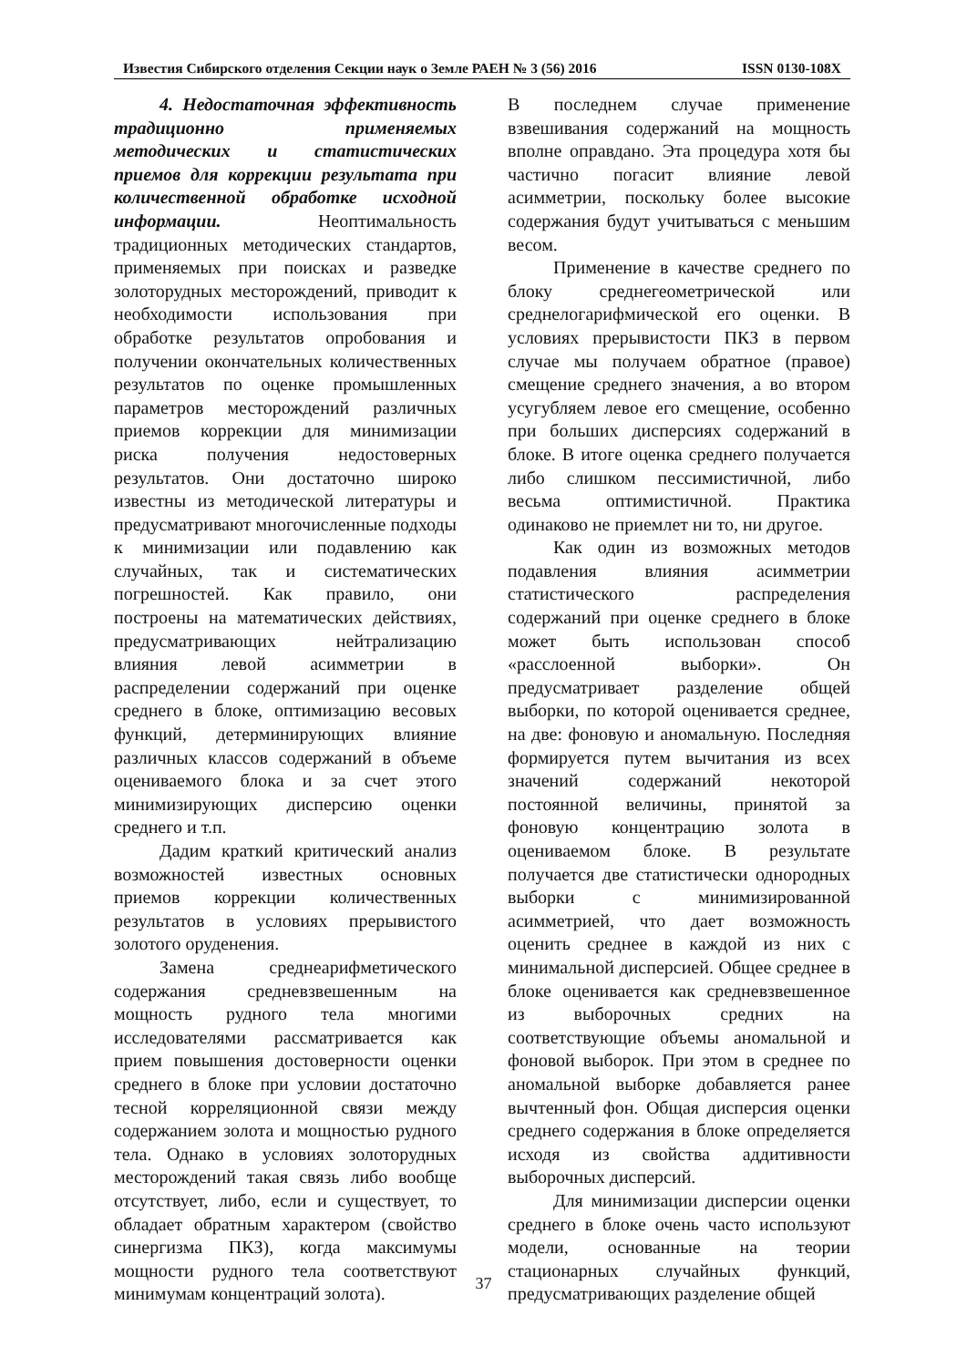Известия Сибирского отделения Секции наук о Земле РАЕН № 3 (56) 2016 ISSN 0130-108X
4. Недостаточная эффективность традиционно применяемых методических и статистических приемов для коррекции результата при количественной обработке исходной информации. Неоптимальность традиционных методических стандартов, применяемых при поисках и разведке золоторудных месторождений, приводит к необходимости использования при обработке результатов опробования и получении окончательных количественных результатов по оценке промышленных параметров месторождений различных приемов коррекции для минимизации риска получения недостоверных результатов. Они достаточно широко известны из методической литературы и предусматривают многочисленные подходы к минимизации или подавлению как случайных, так и систематических погрешностей. Как правило, они построены на математических действиях, предусматривающих нейтрализацию влияния левой асимметрии в распределении содержаний при оценке среднего в блоке, оптимизацию весовых функций, детерминирующих влияние различных классов содержаний в объеме оцениваемого блока и за счет этого минимизирующих дисперсию оценки среднего и т.п.
Дадим краткий критический анализ возможностей известных основных приемов коррекции количественных результатов в условиях прерывистого золотого оруденения.
Замена среднеарифметического содержания средневзвешенным на мощность рудного тела многими исследователями рассматривается как прием повышения достоверности оценки среднего в блоке при условии достаточно тесной корреляционной связи между содержанием золота и мощностью рудного тела. Однако в условиях золоторудных месторождений такая связь либо вообще отсутствует, либо, если и существует, то обладает обратным характером (свойство синергизма ПКЗ), когда максимумы мощности рудного тела соответствуют минимумам концентраций золота).
В последнем случае применение взвешивания содержаний на мощность вполне оправдано. Эта процедура хотя бы частично погасит влияние левой асимметрии, поскольку более высокие содержания будут учитываться с меньшим весом.
Применение в качестве среднего по блоку среднегеометрической или среднелогарифмической его оценки. В условиях прерывистости ПКЗ в первом случае мы получаем обратное (правое) смещение среднего значения, а во втором усугубляем левое его смещение, особенно при больших дисперсиях содержаний в блоке. В итоге оценка среднего получается либо слишком пессимистичной, либо весьма оптимистичной. Практика одинаково не приемлет ни то, ни другое.
Как один из возможных методов подавления влияния асимметрии статистического распределения содержаний при оценке среднего в блоке может быть использован способ «расслоенной выборки». Он предусматривает разделение общей выборки, по которой оценивается среднее, на две: фоновую и аномальную. Последняя формируется путем вычитания из всех значений содержаний некоторой постоянной величины, принятой за фоновую концентрацию золота в оцениваемом блоке. В результате получается две статистически однородных выборки с минимизированной асимметрией, что дает возможность оценить среднее в каждой из них с минимальной дисперсией. Общее среднее в блоке оценивается как средневзвешенное из выборочных средних на соответствующие объемы аномальной и фоновой выборок. При этом в среднее по аномальной выборке добавляется ранее вычтенный фон. Общая дисперсия оценки среднего содержания в блоке определяется исходя из свойства аддитивности выборочных дисперсий.
Для минимизации дисперсии оценки среднего в блоке очень часто используют модели, основанные на теории стационарных случайных функций, предусматривающих разделение общей
37